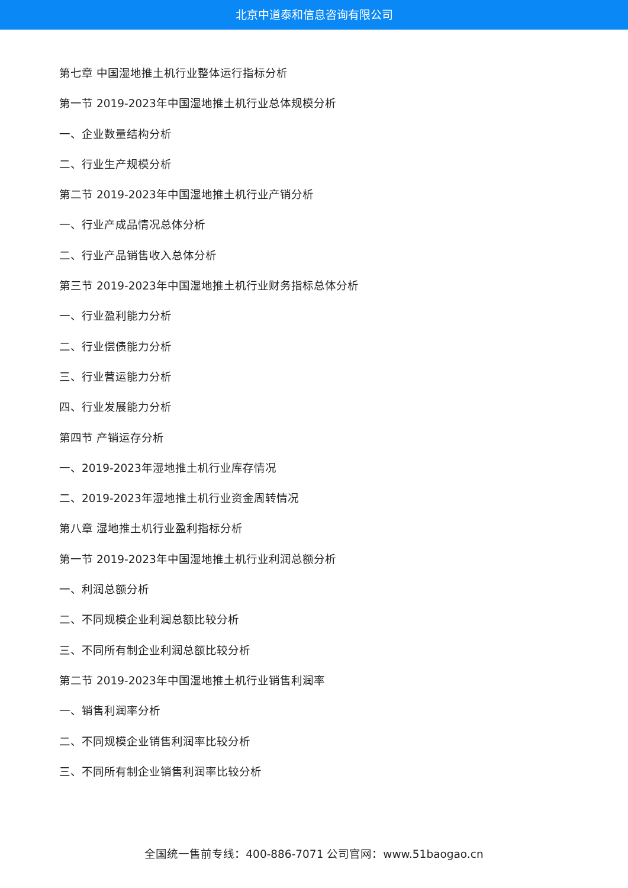北京中道泰和信息咨询有限公司
第七章 中国湿地推土机行业整体运行指标分析
第一节 2019-2023年中国湿地推土机行业总体规模分析
一、企业数量结构分析
二、行业生产规模分析
第二节 2019-2023年中国湿地推土机行业产销分析
一、行业产成品情况总体分析
二、行业产品销售收入总体分析
第三节 2019-2023年中国湿地推土机行业财务指标总体分析
一、行业盈利能力分析
二、行业偿债能力分析
三、行业营运能力分析
四、行业发展能力分析
第四节 产销运存分析
一、2019-2023年湿地推土机行业库存情况
二、2019-2023年湿地推土机行业资金周转情况
第八章 湿地推土机行业盈利指标分析
第一节 2019-2023年中国湿地推土机行业利润总额分析
一、利润总额分析
二、不同规模企业利润总额比较分析
三、不同所有制企业利润总额比较分析
第二节 2019-2023年中国湿地推土机行业销售利润率
一、销售利润率分析
二、不同规模企业销售利润率比较分析
三、不同所有制企业销售利润率比较分析
全国统一售前专线：400-886-7071 公司官网：www.51baogao.cn